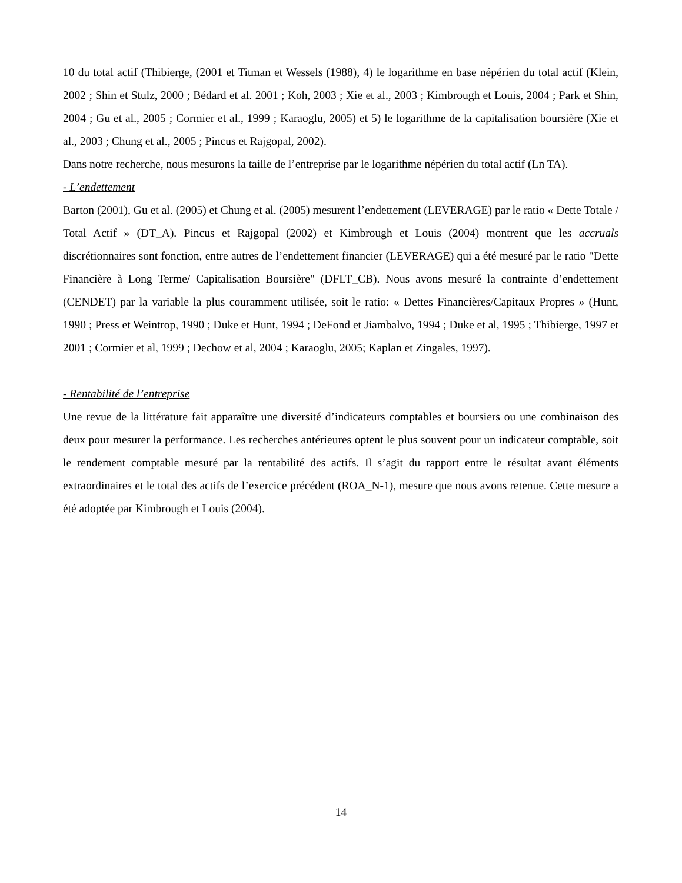10 du total actif (Thibierge, (2001 et Titman et Wessels (1988), 4) le logarithme en base népérien du total actif (Klein, 2002 ; Shin et Stulz, 2000 ; Bédard et al. 2001 ; Koh, 2003 ; Xie et al., 2003 ; Kimbrough et Louis, 2004 ; Park et Shin, 2004 ; Gu et al., 2005 ; Cormier et al., 1999 ; Karaoglu, 2005) et 5) le logarithme de la capitalisation boursière (Xie et al., 2003 ; Chung et al., 2005 ; Pincus et Rajgopal, 2002).
Dans notre recherche, nous mesurons la taille de l’entreprise par le logarithme népérien du total actif (Ln TA).
- L’endettement
Barton (2001), Gu et al. (2005) et Chung et al. (2005) mesurent l’endettement (LEVERAGE) par le ratio « Dette Totale / Total Actif » (DT_A). Pincus et Rajgopal (2002) et Kimbrough et Louis (2004) montrent que les accruals discrétionnaires sont fonction, entre autres de l’endettement financier (LEVERAGE) qui a été mesuré par le ratio "Dette Financière à Long Terme/ Capitalisation Boursière" (DFLT_CB). Nous avons mesuré la contrainte d’endettement (CENDET) par la variable la plus couramment utilisée, soit le ratio: « Dettes Financières/Capitaux Propres » (Hunt, 1990 ; Press et Weintrop, 1990 ; Duke et Hunt, 1994 ; DeFond et Jiambalvo, 1994 ; Duke et al, 1995 ; Thibierge, 1997 et 2001 ; Cormier et al, 1999 ; Dechow et al, 2004 ; Karaoglu, 2005; Kaplan et Zingales, 1997).
- Rentabilité de l’entreprise
Une revue de la littérature fait apparaître une diversité d’indicateurs comptables et boursiers ou une combinaison des deux pour mesurer la performance. Les recherches antérieures optent le plus souvent pour un indicateur comptable, soit le rendement comptable mesuré par la rentabilité des actifs. Il s’agit du rapport entre le résultat avant éléments extraordinaires et le total des actifs de l’exercice précédent (ROA_N-1), mesure que nous avons retenue. Cette mesure a été adoptée par Kimbrough et Louis (2004).
14